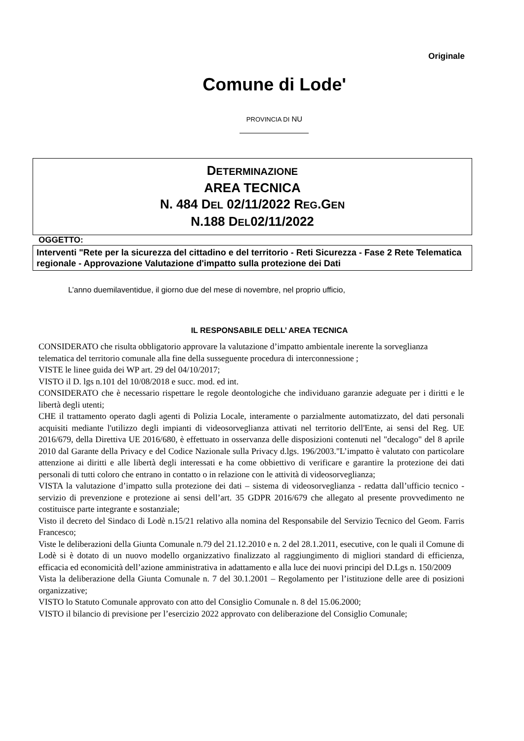Originale
Comune di Lode'
PROVINCIA DI NU
DETERMINAZIONE
AREA TECNICA
N. 484 DEL 02/11/2022 REG.GEN
N.188 DEL02/11/2022
OGGETTO:
Interventi "Rete per la sicurezza del cittadino e del territorio - Reti Sicurezza - Fase 2 Rete Telematica regionale - Approvazione Valutazione d'impatto sulla protezione dei Dati
L’anno duemilaventidue, il giorno due del mese di novembre, nel proprio ufficio,
IL RESPONSABILE DELL’ AREA TECNICA
CONSIDERATO che risulta obbligatorio approvare la valutazione d’impatto ambientale inerente la sorveglianza telematica del territorio comunale alla fine della susseguente procedura di interconnessione ;
VISTE le linee guida dei WP art. 29 del 04/10/2017;
VISTO il D. lgs n.101 del 10/08/2018 e succ. mod. ed int.
CONSIDERATO che è necessario rispettare le regole deontologiche che individuano garanzie adeguate per i diritti e le libertà degli utenti;
CHE il trattamento operato dagli agenti di Polizia Locale, interamente o parzialmente automatizzato, del dati personali acquisiti mediante l'utilizzo degli impianti di videosorveglianza attivati nel territorio dell'Ente, ai sensi del Reg. UE 2016/679, della Direttiva UE 2016/680, è effettuato in osservanza delle disposizioni contenuti nel "decalogo" del 8 aprile 2010 dal Garante della Privacy e del Codice Nazionale sulla Privacy d.lgs. 196/2003."L’impatto è valutato con particolare attenzione ai diritti e alle libertà degli interessati e ha come obbiettivo di verificare e garantire la protezione dei dati personali di tutti coloro che entrano in contatto o in relazione con le attività di videosorveglianza;
VISTA la valutazione d’impatto sulla protezione dei dati – sistema di videosorveglianza - redatta dall’ufficio tecnico - servizio di prevenzione e protezione ai sensi dell’art. 35 GDPR 2016/679 che allegato al presente provvedimento ne costituisce parte integrante e sostanziale;
Visto il decreto del Sindaco di Lodè n.15/21 relativo alla nomina del Responsabile del Servizio Tecnico del Geom. Farris Francesco;
Viste le deliberazioni della Giunta Comunale n.79 del 21.12.2010 e n. 2 del 28.1.2011, esecutive, con le quali il Comune di Lodè si è dotato di un nuovo modello organizzativo finalizzato al raggiungimento di migliori standard di efficienza, efficacia ed economicità dell’azione amministrativa in adattamento e alla luce dei nuovi principi del D.Lgs n. 150/2009
Vista la deliberazione della Giunta Comunale n. 7 del 30.1.2001 – Regolamento per l’istituzione delle aree di posizioni organizzative;
VISTO lo Statuto Comunale approvato con atto del Consiglio Comunale n. 8 del 15.06.2000;
VISTO il bilancio di previsione per l’esercizio 2022 approvato con deliberazione del Consiglio Comunale;